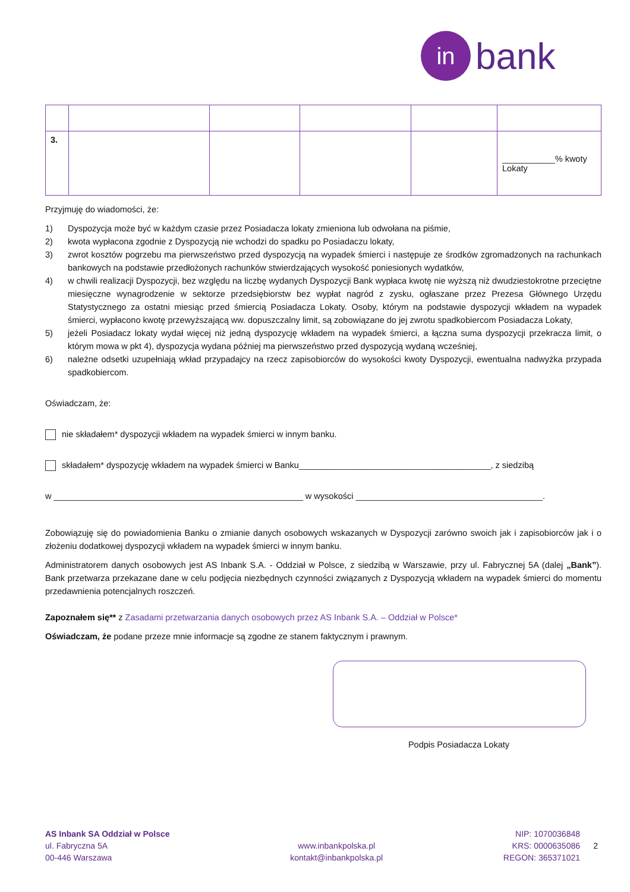in
bank
| 3. | | | | | ___________% kwoty Lokaty |
Przyjmuję do wiadomości, że:
1) Dyspozycja może być w każdym czasie przez Posiadacza lokaty zmieniona lub odwołana na piśmie,
2) kwota wypłacona zgodnie z Dyspozycją nie wchodzi do spadku po Posiadaczu lokaty,
3) zwrot kosztów pogrzebu ma pierwszeństwo przed dyspozycją na wypadek śmierci i następuje ze środków zgromadzonych na rachunkach bankowych na podstawie przedłożonych rachunków stwierdzających wysokość poniesionych wydatków,
4) w chwili realizacji Dyspozycji, bez względu na liczbę wydanych Dyspozycji Bank wypłaca kwotę nie wyższą niż dwudziestokrotne przeciętne miesięczne wynagrodzenie w sektorze przedsiębiorstw bez wypłat nagród z zysku, ogłaszane przez Prezesa Głównego Urzędu Statystycznego za ostatni miesiąc przed śmiercią Posiadacza Lokaty. Osoby, którym na podstawie dyspozycji wkładem na wypadek śmierci, wypłacono kwotę przewyższającą ww. dopuszczalny limit, są zobowiązane do jej zwrotu spadkobiercom Posiadacza Lokaty,
5) jeżeli Posiadacz lokaty wydał więcej niż jedną dyspozycję wkładem na wypadek śmierci, a łączna suma dyspozycji przekracza limit, o którym mowa w pkt 4), dyspozycja wydana później ma pierwszeństwo przed dyspozycją wydaną wcześniej,
6) należne odsetki uzupełniają wkład przypadajcy na rzecz zapisobiorców do wysokości kwoty Dyspozycji, ewentualna nadwyżka przypada spadkobiercom.
Oświadczam, że:
nie składałem* dyspozycji wkładem na wypadek śmierci w innym banku.
składałem* dyspozycję wkładem na wypadek śmierci w Banku________________________________________, z siedzibą
w ____________________________________________________ w wysokości _______________________________________.
Zobowiązuję się do powiadomienia Banku o zmianie danych osobowych wskazanych w Dyspozycji zarówno swoich jak i zapisobiorców jak i o złożeniu dodatkowej dyspozycji wkładem na wypadek śmierci w innym banku.
Administratorem danych osobowych jest AS Inbank S.A. - Oddział w Polsce, z siedzibą w Warszawie, przy ul. Fabrycznej 5A (dalej „Bank”). Bank przetwarza przekazane dane w celu podjęcia niezbędnych czynności związanych z Dyspozycją wkładem na wypadek śmierci do momentu przedawnienia potencjalnych roszczeń.
Zapoznałem się** z Zasadami przetwarzania danych osobowych przez AS Inbank S.A. – Oddział w Polsce*
Oświadczam, że podane przeze mnie informacje są zgodne ze stanem faktycznym i prawnym.
Podpis Posiadacza Lokaty
AS Inbank SA Oddział w Polsce
ul. Fabryczna 5A
00-446 Warszawa
www.inbankpolska.pl
kontakt@inbankpolska.pl
NIP: 1070036848
KRS: 0000635086
REGON: 365371021
2